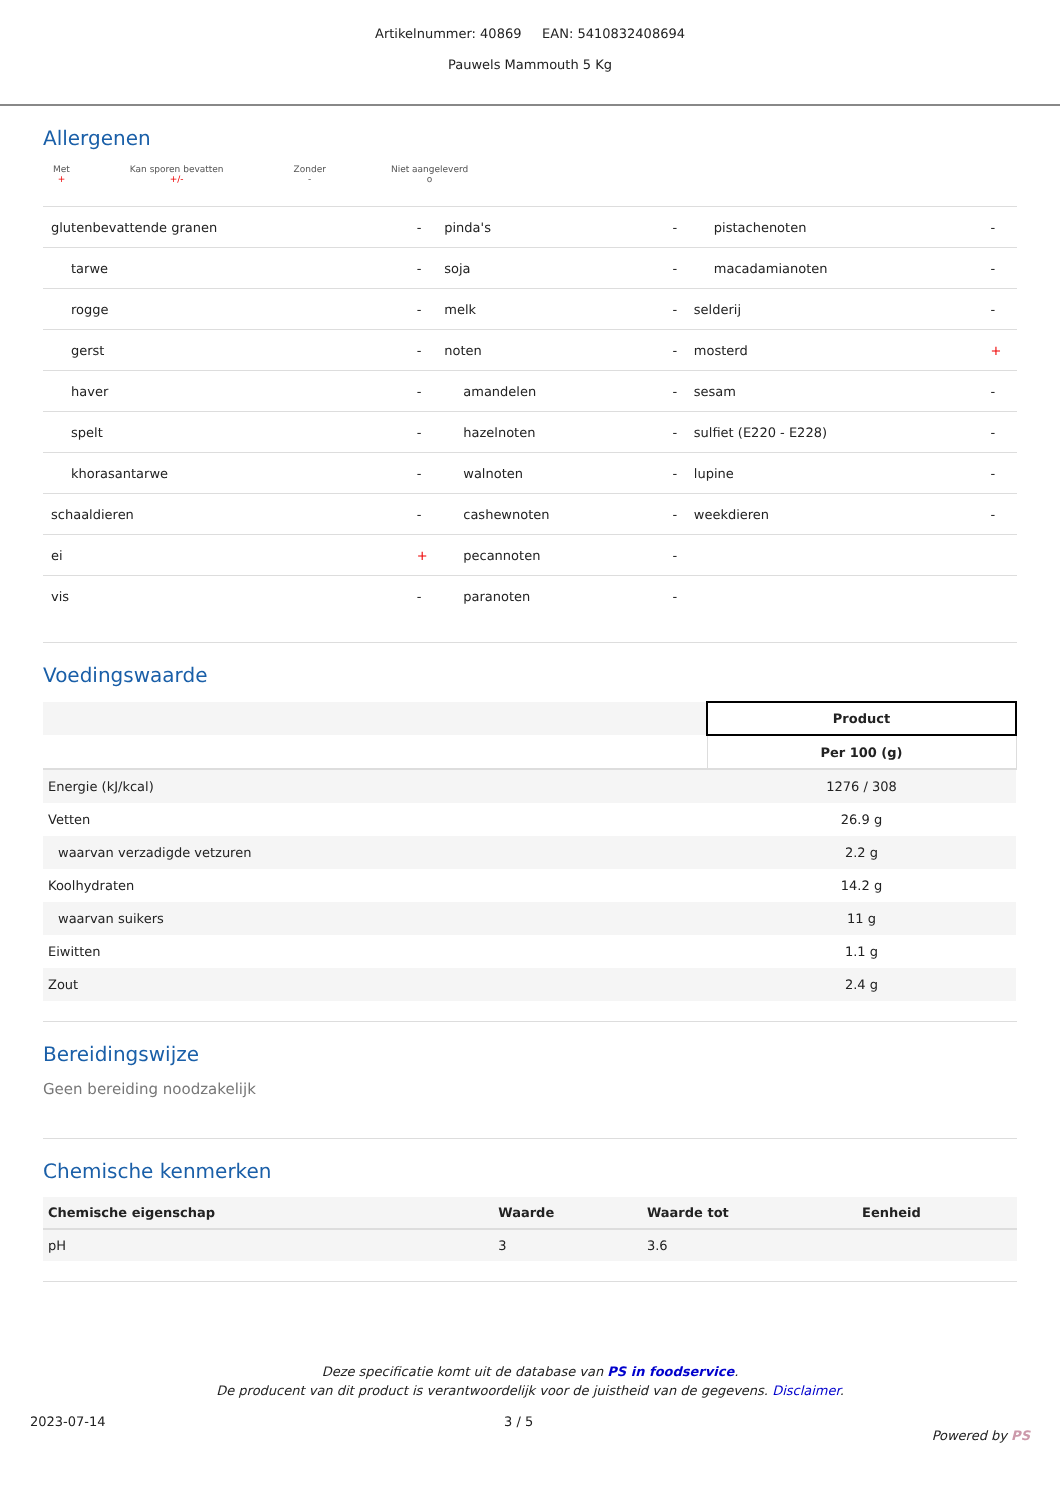Artikelnummer: 40869 EAN: 5410832408694
Pauwels Mammouth 5 Kg
Allergenen
Met
+
Kan sporen bevatten
+/-
Zonder
-
Niet aangeleverd
o
| glutenbevattende granen | - | pinda's | - | pistachenoten | - |
| tarwe | - | soja | - | macadamianoten | - |
| rogge | - | melk | - | selderij | - |
| gerst | - | noten | - | mosterd | + |
| haver | - | amandelen | - | sesam | - |
| spelt | - | hazelnoten | - | sulfiet (E220 - E228) | - |
| khorasantarwe | - | walnoten | - | lupine | - |
| schaaldieren | - | cashewnoten | - | weekdieren | - |
| ei | + | pecannoten | - | | |
| vis | - | paranoten | - | | |
Voedingswaarde
| | Product |
| | Per 100 (g) |
| Energie (kJ/kcal) | 1276 / 308 |
| Vetten | 26.9 g |
| waarvan verzadigde vetzuren | 2.2 g |
| Koolhydraten | 14.2 g |
| waarvan suikers | 11 g |
| Eiwitten | 1.1 g |
| Zout | 2.4 g |
Bereidingswijze
Geen bereiding noodzakelijk
Chemische kenmerken
| Chemische eigenschap | Waarde | Waarde tot | Eenheid |
| --- | --- | --- | --- |
| pH | 3 | 3.6 | |
Deze specificatie komt uit de database van PS in foodservice.
De producent van dit product is verantwoordelijk voor de juistheid van de gegevens. Disclaimer.
2023-07-14 3 / 5 Powered by PS